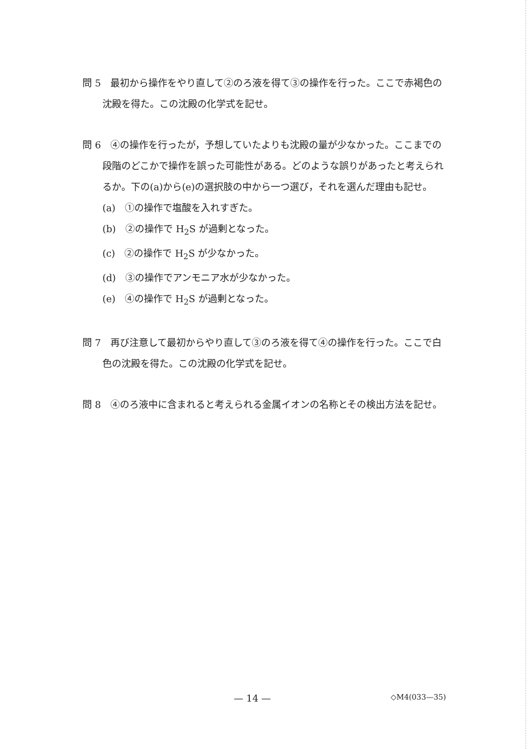問 5　最初から操作をやり直して②のろ液を得て③の操作を行った。ここで赤褐色の沈殿を得た。この沈殿の化学式を記せ。
問 6　④の操作を行ったが，予想していたよりも沈殿の量が少なかった。ここまでの段階のどこかで操作を誤った可能性がある。どのような誤りがあったと考えられるか。下の(a)から(e)の選択肢の中から一つ選び，それを選んだ理由も記せ。
(a)　①の操作で塩酸を入れすぎた。
(b)　②の操作で H<sub>2</sub>S が過剰となった。
(c)　②の操作で H<sub>2</sub>S が少なかった。
(d)　③の操作でアンモニア水が少なかった。
(e)　④の操作で H<sub>2</sub>S が過剰となった。
問 7　再び注意して最初からやり直して③のろ液を得て④の操作を行った。ここで白色の沈殿を得た。この沈殿の化学式を記せ。
問 8　④のろ液中に含まれると考えられる金属イオンの名称とその検出方法を記せ。
— 14 — ◇M4(033—35)